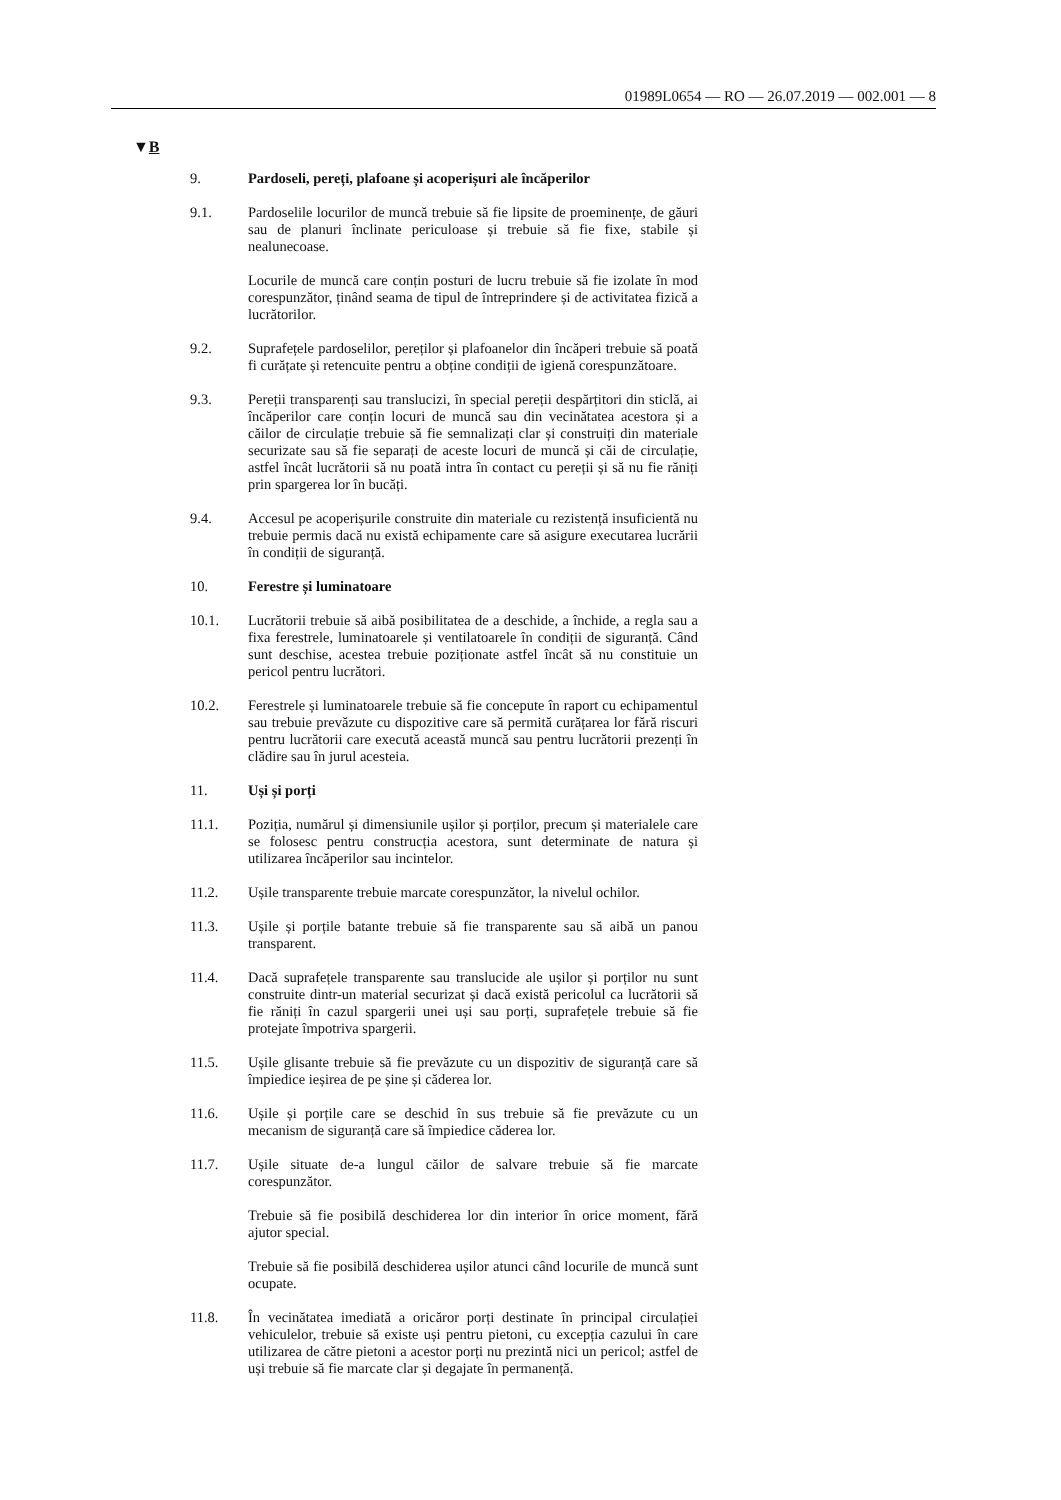01989L0654 — RO — 26.07.2019 — 002.001 — 8
▼B
9. Pardoseli, pereți, plafoane și acoperișuri ale încăperilor
9.1. Pardoselile locurilor de muncă trebuie să fie lipsite de proeminențe, de găuri sau de planuri înclinate periculoase și trebuie să fie fixe, stabile și nealunecoase.
Locurile de muncă care conțin posturi de lucru trebuie să fie izolate în mod corespunzător, ținând seama de tipul de întreprindere și de activitatea fizică a lucrătorilor.
9.2. Suprafețele pardoselilor, pereților și plafoanelor din încăperi trebuie să poată fi curățate și retencuite pentru a obține condiții de igienă corespunzătoare.
9.3. Pereții transparenți sau translucizi, în special pereții despărțitori din sticlă, ai încăperilor care conțin locuri de muncă sau din vecinătatea acestora și a căilor de circulație trebuie să fie semnalizați clar și construiți din materiale securizate sau să fie separați de aceste locuri de muncă și căi de circulație, astfel încât lucrătorii să nu poată intra în contact cu pereții și să nu fie răniți prin spargerea lor în bucăți.
9.4. Accesul pe acoperișurile construite din materiale cu rezistență insuficientă nu trebuie permis dacă nu există echipamente care să asigure executarea lucrării în condiții de siguranță.
10. Ferestre și luminatoare
10.1. Lucrătorii trebuie să aibă posibilitatea de a deschide, a închide, a regla sau a fixa ferestrele, luminatoarele și ventilatoarele în condiții de siguranță. Când sunt deschise, acestea trebuie poziționate astfel încât să nu constituie un pericol pentru lucrători.
10.2. Ferestrele și luminatoarele trebuie să fie concepute în raport cu echipamentul sau trebuie prevăzute cu dispozitive care să permită curățarea lor fără riscuri pentru lucrătorii care execută această muncă sau pentru lucrătorii prezenți în clădire sau în jurul acesteia.
11. Uși și porți
11.1. Poziția, numărul și dimensiunile ușilor și porților, precum și materialele care se folosesc pentru construcția acestora, sunt determinate de natura și utilizarea încăperilor sau incintelor.
11.2. Ușile transparente trebuie marcate corespunzător, la nivelul ochilor.
11.3. Ușile și porțile batante trebuie să fie transparente sau să aibă un panou transparent.
11.4. Dacă suprafețele transparente sau translucide ale ușilor și porților nu sunt construite dintr-un material securizat și dacă există pericolul ca lucrătorii să fie răniți în cazul spargerii unei uși sau porți, suprafețele trebuie să fie protejate împotriva spargerii.
11.5. Ușile glisante trebuie să fie prevăzute cu un dispozitiv de siguranță care să împiedice ieșirea de pe șine și căderea lor.
11.6. Ușile și porțile care se deschid în sus trebuie să fie prevăzute cu un mecanism de siguranță care să împiedice căderea lor.
11.7. Ușile situate de-a lungul căilor de salvare trebuie să fie marcate corespunzător.
Trebuie să fie posibilă deschiderea lor din interior în orice moment, fără ajutor special.
Trebuie să fie posibilă deschiderea ușilor atunci când locurile de muncă sunt ocupate.
11.8. În vecinătatea imediată a oricăror porți destinate în principal circulației vehiculelor, trebuie să existe uși pentru pietoni, cu excepția cazului în care utilizarea de către pietoni a acestor porți nu prezintă nici un pericol; astfel de uși trebuie să fie marcate clar și degajate în permanență.